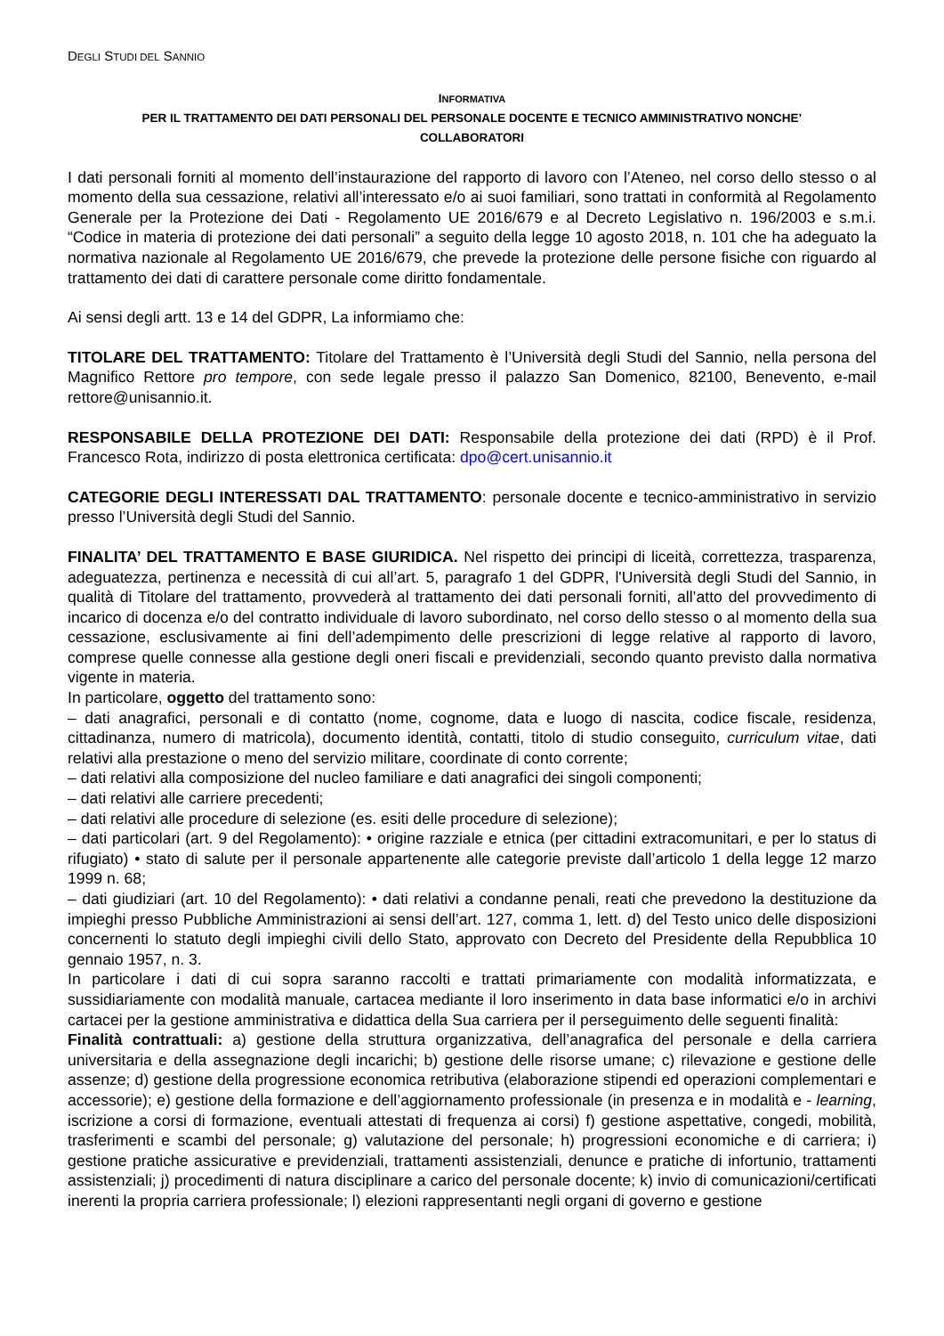DEGLI STUDI DEL SANNIO
INFORMATIVA
PER IL TRATTAMENTO DEI DATI PERSONALI DEL PERSONALE DOCENTE E TECNICO AMMINISTRATIVO NONCHE’
COLLABORATORI
I dati personali forniti al momento dell’instaurazione del rapporto di lavoro con l’Ateneo, nel corso dello stesso o al momento della sua cessazione, relativi all’interessato e/o ai suoi familiari, sono trattati in conformità al Regolamento Generale per la Protezione dei Dati - Regolamento UE 2016/679 e al Decreto Legislativo n. 196/2003 e s.m.i. “Codice in materia di protezione dei dati personali” a seguito della legge 10 agosto 2018, n. 101 che ha adeguato la normativa nazionale al Regolamento UE 2016/679, che prevede la protezione delle persone fisiche con riguardo al trattamento dei dati di carattere personale come diritto fondamentale.
Ai sensi degli artt. 13 e 14 del GDPR, La informiamo che:
TITOLARE DEL TRATTAMENTO: Titolare del Trattamento è l’Università degli Studi del Sannio, nella persona del Magnifico Rettore pro tempore, con sede legale presso il palazzo San Domenico, 82100, Benevento, e-mail rettore@unisannio.it.
RESPONSABILE DELLA PROTEZIONE DEI DATI: Responsabile della protezione dei dati (RPD) è il Prof. Francesco Rota, indirizzo di posta elettronica certificata: dpo@cert.unisannio.it
CATEGORIE DEGLI INTERESSATI DAL TRATTAMENTO: personale docente e tecnico-amministrativo in servizio presso l’Università degli Studi del Sannio.
FINALITA’ DEL TRATTAMENTO E BASE GIURIDICA. Nel rispetto dei principi di liceità, correttezza, trasparenza, adeguatezza, pertinenza e necessità di cui all’art. 5, paragrafo 1 del GDPR, l'Università degli Studi del Sannio, in qualità di Titolare del trattamento, provvederà al trattamento dei dati personali forniti, all’atto del provvedimento di incarico di docenza e/o del contratto individuale di lavoro subordinato, nel corso dello stesso o al momento della sua cessazione, esclusivamente ai fini dell’adempimento delle prescrizioni di legge relative al rapporto di lavoro, comprese quelle connesse alla gestione degli oneri fiscali e previdenziali, secondo quanto previsto dalla normativa vigente in materia.
In particolare, oggetto del trattamento sono:
– dati anagrafici, personali e di contatto (nome, cognome, data e luogo di nascita, codice fiscale, residenza, cittadinanza, numero di matricola), documento identità, contatti, titolo di studio conseguito, curriculum vitae, dati relativi alla prestazione o meno del servizio militare, coordinate di conto corrente;
– dati relativi alla composizione del nucleo familiare e dati anagrafici dei singoli componenti;
– dati relativi alle carriere precedenti;
– dati relativi alle procedure di selezione (es. esiti delle procedure di selezione);
– dati particolari (art. 9 del Regolamento): • origine razziale e etnica (per cittadini extracomunitari, e per lo status di rifugiato) • stato di salute per il personale appartenente alle categorie previste dall’articolo 1 della legge 12 marzo 1999 n. 68;
– dati giudiziari (art. 10 del Regolamento): • dati relativi a condanne penali, reati che prevedono la destituzione da impieghi presso Pubbliche Amministrazioni ai sensi dell’art. 127, comma 1, lett. d) del Testo unico delle disposizioni concernenti lo statuto degli impieghi civili dello Stato, approvato con Decreto del Presidente della Repubblica 10 gennaio 1957, n. 3.
In particolare i dati di cui sopra saranno raccolti e trattati primariamente con modalità informatizzata, e sussidiariamente con modalità manuale, cartacea mediante il loro inserimento in data base informatici e/o in archivi cartacei per la gestione amministrativa e didattica della Sua carriera per il perseguimento delle seguenti finalità:
Finalità contrattuali: a) gestione della struttura organizzativa, dell’anagrafica del personale e della carriera universitaria e della assegnazione degli incarichi; b) gestione delle risorse umane; c) rilevazione e gestione delle assenze; d) gestione della progressione economica retributiva (elaborazione stipendi ed operazioni complementari e accessorie); e) gestione della formazione e dell’aggiornamento professionale (in presenza e in modalità e - learning, iscrizione a corsi di formazione, eventuali attestati di frequenza ai corsi) f) gestione aspettative, congedi, mobilità, trasferimenti e scambi del personale; g) valutazione del personale; h) progressioni economiche e di carriera; i) gestione pratiche assicurative e previdenziali, trattamenti assistenziali, denunce e pratiche di infortunio, trattamenti assistenziali; j) procedimenti di natura disciplinare a carico del personale docente; k) invio di comunicazioni/certificati inerenti la propria carriera professionale; l) elezioni rappresentanti negli organi di governo e gestione